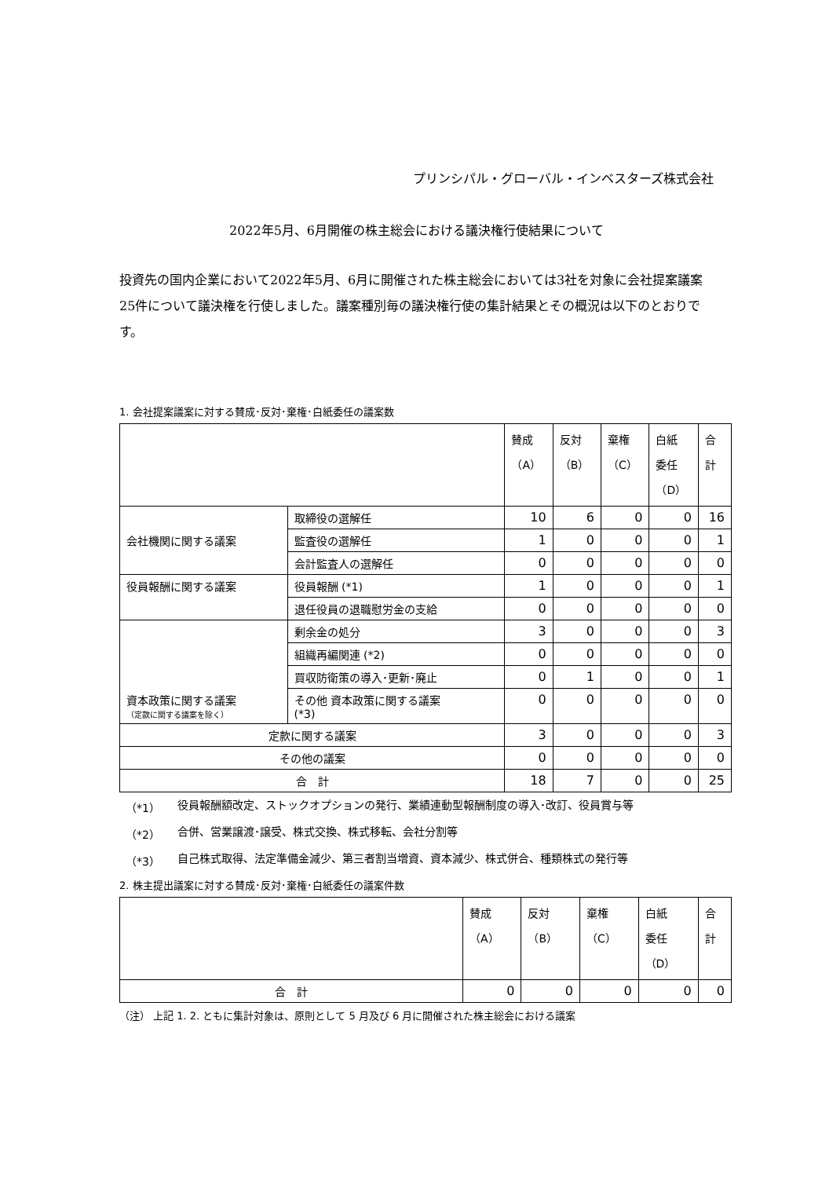プリンシパル・グローバル・インベスターズ株式会社
2022年5月、6月開催の株主総会における議決権行使結果について
投資先の国内企業において2022年5月、6月に開催された株主総会においては3社を対象に会社提案議案25件について議決権を行使しました。議案種別毎の議決権行使の集計結果とその概況は以下のとおりです。
1. 会社提案議案に対する賛成･反対･棄権･白紙委任の議案数
| | | 賛成 （A） | 反対 （B） | 棄権 （C） | 白紙 委任 （D） | 合 計 |
| --- | --- | --- | --- | --- | --- | --- |
| 会社機関に関する議案 | 取締役の選解任 | 10 | 6 | 0 | 0 | 16 |
| | 監査役の選解任 | 1 | 0 | 0 | 0 | 1 |
| | 会計監査人の選解任 | 0 | 0 | 0 | 0 | 0 |
| 役員報酬に関する議案 | 役員報酬 (*1) | 1 | 0 | 0 | 0 | 1 |
| | 退任役員の退職慰労金の支給 | 0 | 0 | 0 | 0 | 0 |
| 資本政策に関する議案 （定款に関する議案を除く） | 剰余金の処分 | 3 | 0 | 0 | 0 | 3 |
| | 組織再編関連 (*2) | 0 | 0 | 0 | 0 | 0 |
| | 買収防衛策の導入･更新･廃止 | 0 | 1 | 0 | 0 | 1 |
| | その他 資本政策に関する議案 (*3) | 0 | 0 | 0 | 0 | 0 |
| 定款に関する議案 | | 3 | 0 | 0 | 0 | 3 |
| その他の議案 | | 0 | 0 | 0 | 0 | 0 |
| 合 計 | | 18 | 7 | 0 | 0 | 25 |
| （*1） | 役員報酬額改定、ストックオプションの発行、業績連動型報酬制度の導入･改訂、役員賞与等 |
| （*2） | 合併、営業譲渡･譲受、株式交換、株式移転、会社分割等 |
| （*3） | 自己株式取得、法定準備金減少、第三者割当増資、資本減少、株式併合、種類株式の発行等 |
2. 株主提出議案に対する賛成･反対･棄権･白紙委任の議案件数
| | 賛成 （A） | 反対 （B） | 棄権 （C） | 白紙 委任 （D） | 合 計 |
| --- | --- | --- | --- | --- | --- |
| 合 計 | 0 | 0 | 0 | 0 | 0 |
（注） 上記 1. 2. ともに集計対象は、原則として 5 月及び 6 月に開催された株主総会における議案